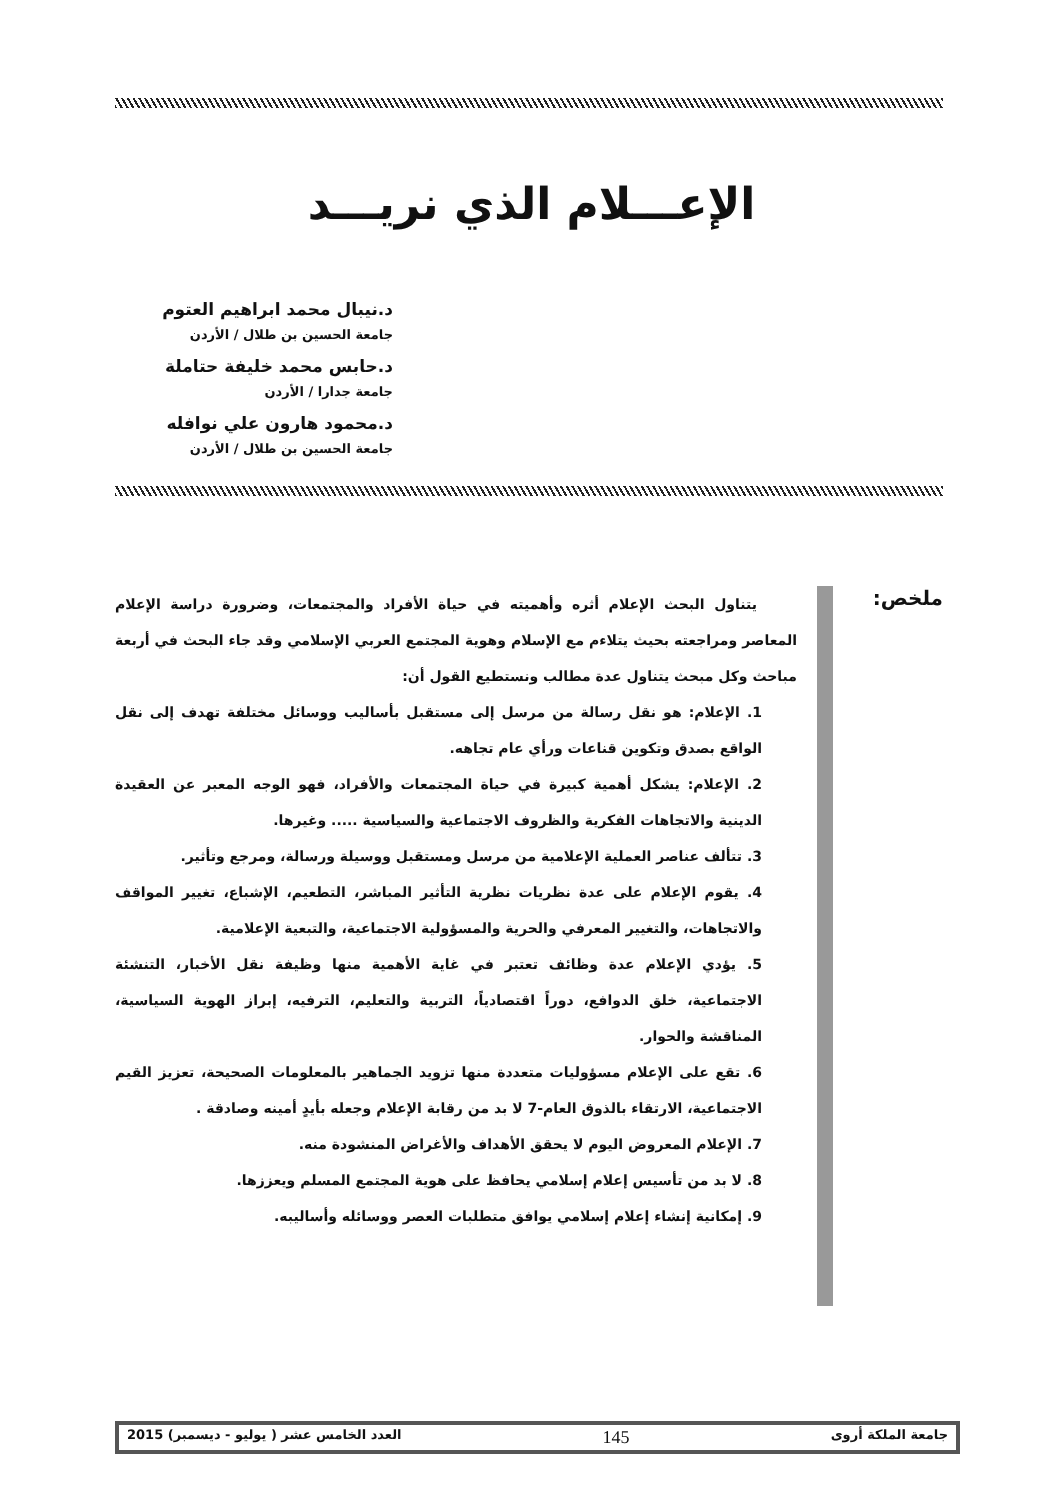الإعـــلام الذي نريـــد
د.نيبال محمد ابراهيم العتوم
جامعة الحسين بن طلال / الأردن
د.حابس محمد خليفة حتاملة
جامعة جدارا / الأردن
د.محمود هارون علي نوافله
جامعة الحسين بن طلال / الأردن
ملخص:
يتناول البحث الإعلام أثره وأهميته في حياة الأفراد والمجتمعات، وضرورة دراسة الإعلام المعاصر ومراجعته بحيث يتلاءم مع الإسلام وهوية المجتمع العربي الإسلامي وقد جاء البحث في أربعة مباحث وكل مبحث يتناول عدة مطالب ونستطيع القول أن:
1. الإعلام: هو نقل رسالة من مرسل إلى مستقبل بأساليب ووسائل مختلفة تهدف إلى نقل الواقع بصدق وتكوين قناعات ورأي عام تجاهه.
2. الإعلام: يشكل أهمية كبيرة في حياة المجتمعات والأفراد، فهو الوجه المعبر عن العقيدة الدينية والاتجاهات الفكرية والظروف الاجتماعية والسياسية ..... وغيرها.
3. تتألف عناصر العملية الإعلامية من مرسل ومستقبل ووسيلة ورسالة، ومرجع وتأثير.
4. يقوم الإعلام على عدة نظريات نظرية التأثير المباشر، التطعيم، الإشباع، تغيير المواقف والاتجاهات، والتغيير المعرفي والحرية والمسؤولية الاجتماعية، والتبعية الإعلامية.
5. يؤدي الإعلام عدة وظائف تعتبر في غاية الأهمية منها وظيفة نقل الأخبار، التنشئة الاجتماعية، خلق الدوافع، دوراً اقتصادياً، التربية والتعليم، الترفيه، إبراز الهوية السياسية، المناقشة والحوار.
6. تقع على الإعلام مسؤوليات متعددة منها تزويد الجماهير بالمعلومات الصحيحة، تعزيز القيم الاجتماعية، الارتقاء بالذوق العام-7 لا بد من رقابة الإعلام وجعله بأيدٍ أمينه وصادقة .
7. الإعلام المعروض اليوم لا يحقق الأهداف والأغراض المنشودة منه.
8. لا بد من تأسيس إعلام إسلامي يحافظ على هوية المجتمع المسلم ويعززها.
9. إمكانية إنشاء إعلام إسلامي يوافق متطلبات العصر ووسائله وأساليبه.
جامعة الملكة أروى 145 العدد الخامس عشر ( يوليو - ديسمبر) 2015